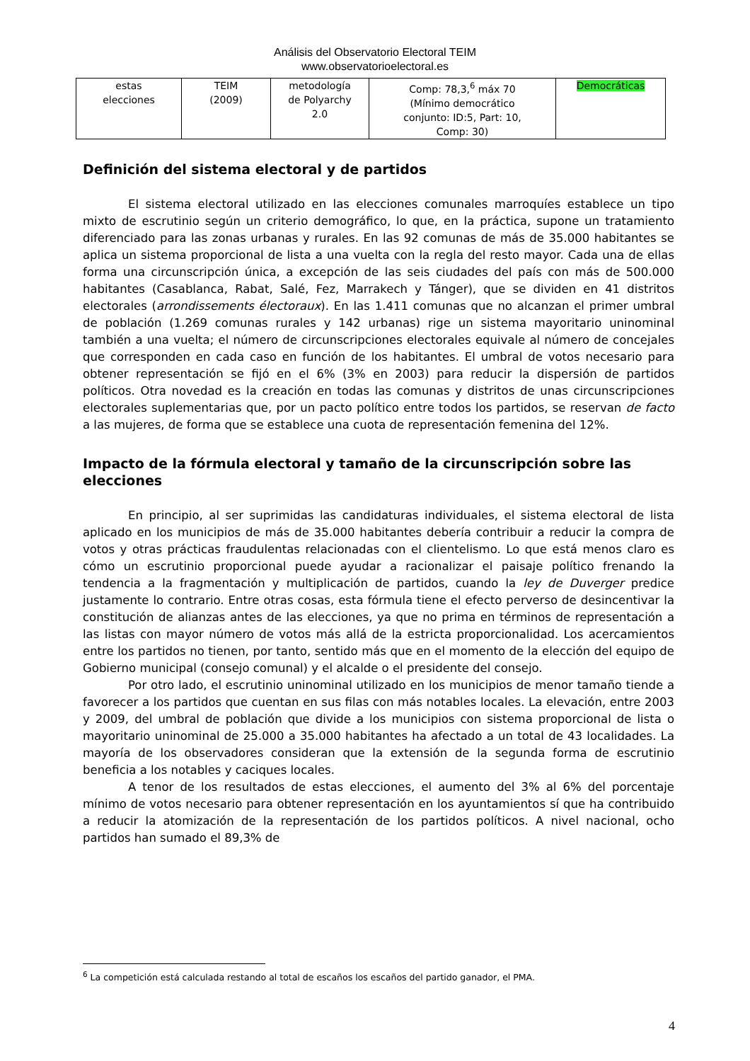Análisis del Observatorio Electoral TEIM
www.observatorioelectoral.es
| estas elecciones | TEIM (2009) | metodología de Polyarchy 2.0 | Comp: 78,3,<sup>6</sup> máx 70 (Mínimo democrático conjunto: ID:5, Part: 10, Comp: 30) | Democráticas |
Definición del sistema electoral y de partidos
El sistema electoral utilizado en las elecciones comunales marroquíes establece un tipo mixto de escrutinio según un criterio demográfico, lo que, en la práctica, supone un tratamiento diferenciado para las zonas urbanas y rurales. En las 92 comunas de más de 35.000 habitantes se aplica un sistema proporcional de lista a una vuelta con la regla del resto mayor. Cada una de ellas forma una circunscripción única, a excepción de las seis ciudades del país con más de 500.000 habitantes (Casablanca, Rabat, Salé, Fez, Marrakech y Tánger), que se dividen en 41 distritos electorales (arrondissements électoraux). En las 1.411 comunas que no alcanzan el primer umbral de población (1.269 comunas rurales y 142 urbanas) rige un sistema mayoritario uninominal también a una vuelta; el número de circunscripciones electorales equivale al número de concejales que corresponden en cada caso en función de los habitantes. El umbral de votos necesario para obtener representación se fijó en el 6% (3% en 2003) para reducir la dispersión de partidos políticos. Otra novedad es la creación en todas las comunas y distritos de unas circunscripciones electorales suplementarias que, por un pacto político entre todos los partidos, se reservan de facto a las mujeres, de forma que se establece una cuota de representación femenina del 12%.
Impacto de la fórmula electoral y tamaño de la circunscripción sobre las elecciones
En principio, al ser suprimidas las candidaturas individuales, el sistema electoral de lista aplicado en los municipios de más de 35.000 habitantes debería contribuir a reducir la compra de votos y otras prácticas fraudulentas relacionadas con el clientelismo. Lo que está menos claro es cómo un escrutinio proporcional puede ayudar a racionalizar el paisaje político frenando la tendencia a la fragmentación y multiplicación de partidos, cuando la ley de Duverger predice justamente lo contrario. Entre otras cosas, esta fórmula tiene el efecto perverso de desincentivar la constitución de alianzas antes de las elecciones, ya que no prima en términos de representación a las listas con mayor número de votos más allá de la estricta proporcionalidad. Los acercamientos entre los partidos no tienen, por tanto, sentido más que en el momento de la elección del equipo de Gobierno municipal (consejo comunal) y el alcalde o el presidente del consejo.
Por otro lado, el escrutinio uninominal utilizado en los municipios de menor tamaño tiende a favorecer a los partidos que cuentan en sus filas con más notables locales. La elevación, entre 2003 y 2009, del umbral de población que divide a los municipios con sistema proporcional de lista o mayoritario uninominal de 25.000 a 35.000 habitantes ha afectado a un total de 43 localidades. La mayoría de los observadores consideran que la extensión de la segunda forma de escrutinio beneficia a los notables y caciques locales.
A tenor de los resultados de estas elecciones, el aumento del 3% al 6% del porcentaje mínimo de votos necesario para obtener representación en los ayuntamientos sí que ha contribuido a reducir la atomización de la representación de los partidos políticos. A nivel nacional, ocho partidos han sumado el 89,3% de
<sup>6</sup> La competición está calculada restando al total de escaños los escaños del partido ganador, el PMA.
4